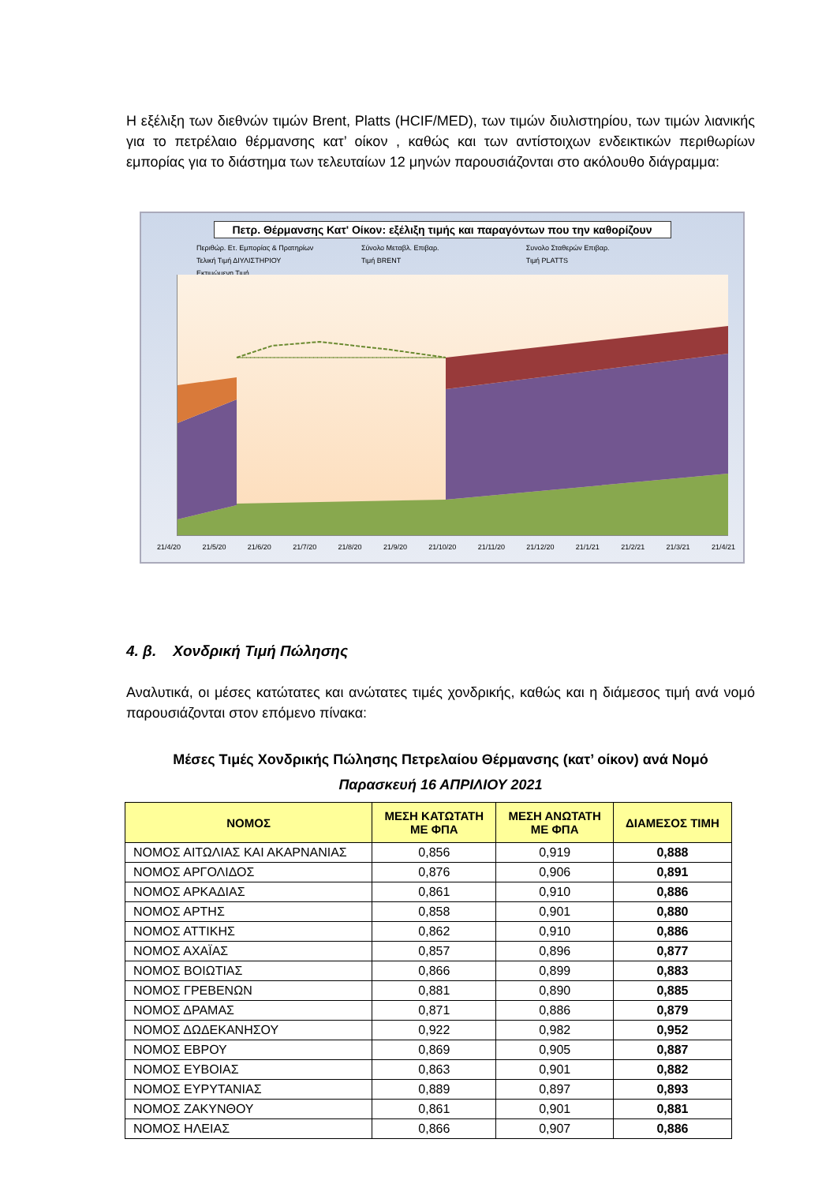Η εξέλιξη των διεθνών τιμών Brent, Platts (HCIF/MED), των τιμών διυλιστηρίου, των τιμών λιανικής για το πετρέλαιο θέρμανσης κατ’ οίκον , καθώς και των αντίστοιχων ενδεικτικών περιθωρίων εμπορίας για το διάστημα των τελευταίων 12 μηνών παρουσιάζονται στο ακόλουθο διάγραμμα:
Πετρ. Θέρμανσης Κατ' Οίκον: εξέλιξη τιμής και παραγόντων που την καθορίζουν
Περιθώρ. Ετ. Εμπορίας & Πρατηρίων Σύνολο Μεταβλ. Επιβαρ. Συνολο Σταθερών Επιβαρ. Τελική Τιμή ΔΙΥΛΙΣΤΗΡΙΟΥ Τιμή BRENT Τιμή PLATTS Εκτιμώμενη Τιμή
21/4/20 21/5/20 21/6/20 21/7/20 21/8/20 21/9/20 21/10/20 21/11/20 21/12/20 21/1/21 21/2/21 21/3/21 21/4/21
4. β. Χονδρική Τιμή Πώλησης
Αναλυτικά, οι μέσες κατώτατες και ανώτατες τιμές χονδρικής, καθώς και η διάμεσος τιμή ανά νομό παρουσιάζονται στον επόμενο πίνακα:
Μέσες Τιμές Χονδρικής Πώλησης Πετρελαίου Θέρμανσης (κατ’ οίκον) ανά Νομό
Παρασκευή 16 ΑΠΡΙΛΙΟΥ 2021
| ΝΟΜΟΣ | ΜΕΣΗ ΚΑΤΩΤΑΤΗ ΜΕ ΦΠΑ | ΜΕΣΗ ΑΝΩΤΑΤΗ ΜΕ ΦΠΑ | ΔΙΑΜΕΣΟΣ ΤΙΜΗ |
| --- | --- | --- | --- |
| ΝΟΜΟΣ ΑΙΤΩΛΙΑΣ ΚΑΙ ΑΚΑΡΝΑΝΙΑΣ | 0,856 | 0,919 | 0,888 |
| ΝΟΜΟΣ ΑΡΓΟΛΙΔΟΣ | 0,876 | 0,906 | 0,891 |
| ΝΟΜΟΣ ΑΡΚΑΔΙΑΣ | 0,861 | 0,910 | 0,886 |
| ΝΟΜΟΣ ΑΡΤΗΣ | 0,858 | 0,901 | 0,880 |
| ΝΟΜΟΣ ΑΤΤΙΚΗΣ | 0,862 | 0,910 | 0,886 |
| ΝΟΜΟΣ ΑΧΑΪΑΣ | 0,857 | 0,896 | 0,877 |
| ΝΟΜΟΣ ΒΟΙΩΤΙΑΣ | 0,866 | 0,899 | 0,883 |
| ΝΟΜΟΣ ΓΡΕΒΕΝΩΝ | 0,881 | 0,890 | 0,885 |
| ΝΟΜΟΣ ΔΡΑΜΑΣ | 0,871 | 0,886 | 0,879 |
| ΝΟΜΟΣ ΔΩΔΕΚΑΝΗΣΟΥ | 0,922 | 0,982 | 0,952 |
| ΝΟΜΟΣ ΕΒΡΟΥ | 0,869 | 0,905 | 0,887 |
| ΝΟΜΟΣ ΕΥΒΟΙΑΣ | 0,863 | 0,901 | 0,882 |
| ΝΟΜΟΣ ΕΥΡΥΤΑΝΙΑΣ | 0,889 | 0,897 | 0,893 |
| ΝΟΜΟΣ ΖΑΚΥΝΘΟΥ | 0,861 | 0,901 | 0,881 |
| ΝΟΜΟΣ ΗΛΕΙΑΣ | 0,866 | 0,907 | 0,886 |